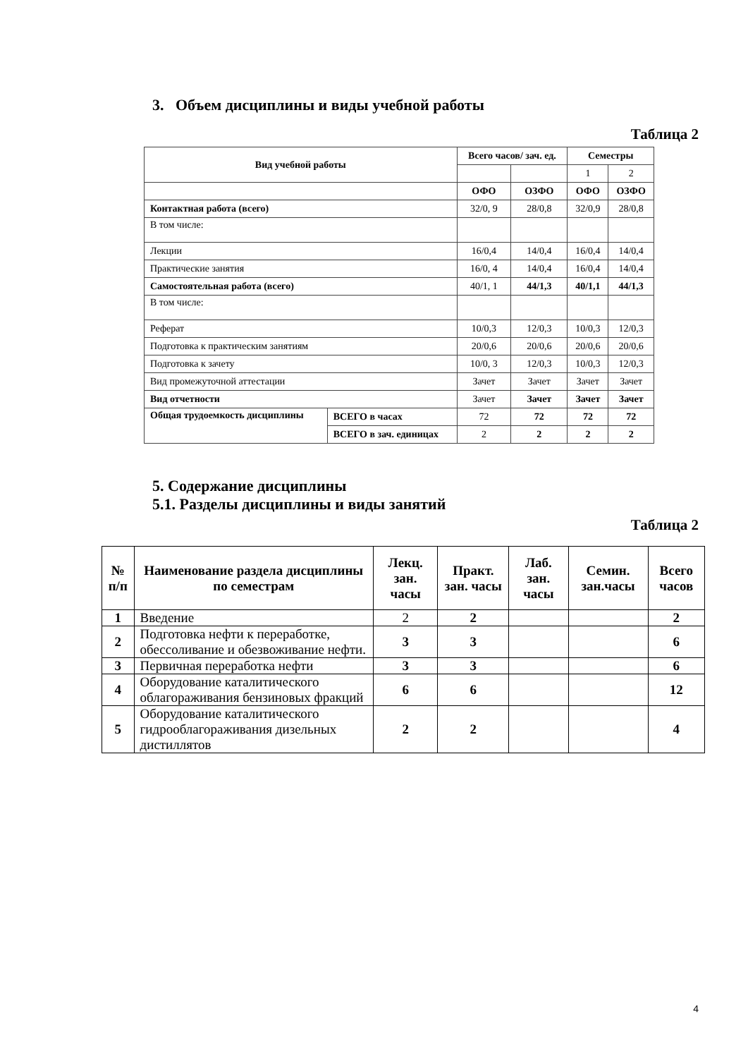3. Объем дисциплины и виды учебной работы
Таблица 2
| Вид учебной работы | | Всего часов/ зач. ед. | | Семестры | |
| --- | --- | --- | --- | --- | --- |
| | | | | 1 | 2 |
| | | ОФО | ОЗФО | ОФО | ОЗФО |
| Контактная работа (всего) | | 32/0, 9 | 28/0,8 | 32/0,9 | 28/0,8 |
| В том числе: | | | | | |
| Лекции | | 16/0,4 | 14/0,4 | 16/0,4 | 14/0,4 |
| Практические занятия | | 16/0, 4 | 14/0,4 | 16/0,4 | 14/0,4 |
| Самостоятельная работа (всего) | | 40/1, 1 | 44/1,3 | 40/1,1 | 44/1,3 |
| В том числе: | | | | | |
| Реферат | | 10/0,3 | 12/0,3 | 10/0,3 | 12/0,3 |
| Подготовка к практическим занятиям | | 20/0,6 | 20/0,6 | 20/0,6 | 20/0,6 |
| Подготовка к зачету | | 10/0, 3 | 12/0,3 | 10/0,3 | 12/0,3 |
| Вид промежуточной аттестации | | Зачет | Зачет | Зачет | Зачет |
| Вид отчетности | | Зачет | Зачет | Зачет | Зачет |
| Общая трудоемкость дисциплины | ВСЕГО в часах | 72 | 72 | 72 | 72 |
| | ВСЕГО в зач. единицах | 2 | 2 | 2 | 2 |
5. Содержание дисциплины
5.1. Разделы дисциплины и виды занятий
Таблица 2
| № п/п | Наименование раздела дисциплины по семестрам | Лекц. зан. часы | Практ. зан. часы | Лаб. зан. часы | Семин. зан.часы | Всего часов |
| --- | --- | --- | --- | --- | --- | --- |
| 1 | Введение | 2 | 2 | | | 2 |
| 2 | Подготовка нефти к переработке, обессоливание и обезвоживание нефти. | 3 | 3 | | | 6 |
| 3 | Первичная переработка нефти | 3 | 3 | | | 6 |
| 4 | Оборудование каталитического облагораживания бензиновых фракций | 6 | 6 | | | 12 |
| 5 | Оборудование каталитического гидрооблагораживания дизельных дистиллятов | 2 | 2 | | | 4 |
4